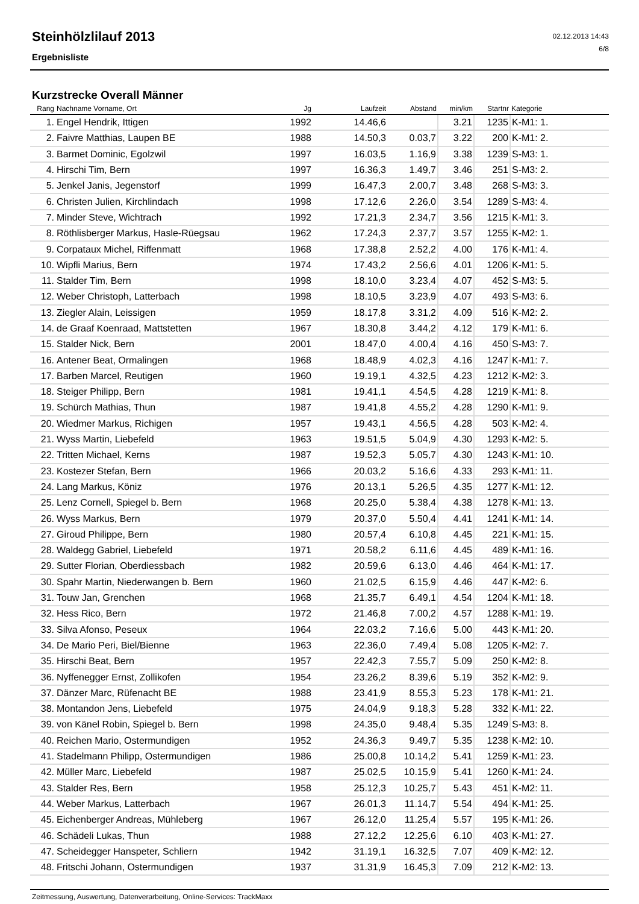Steinhölzlilauf 2013
Ergebnisliste
02.12.2013 14:43
6/8
Kurzstrecke Overall Männer
| Rang | Nachname Vorname, Ort | Jg | Laufzeit | Abstand | min/km | Startnr | Kategorie |
| --- | --- | --- | --- | --- | --- | --- | --- |
| 1. | Engel Hendrik, Ittigen | 1992 | 14.46,6 | | 3.21 | 1235 | K-M1: 1. |
| 2. | Faivre Matthias, Laupen BE | 1988 | 14.50,3 | 0.03,7 | 3.22 | 200 | K-M1: 2. |
| 3. | Barmet Dominic, Egolzwil | 1997 | 16.03,5 | 1.16,9 | 3.38 | 1239 | S-M3: 1. |
| 4. | Hirschi Tim, Bern | 1997 | 16.36,3 | 1.49,7 | 3.46 | 251 | S-M3: 2. |
| 5. | Jenkel Janis, Jegenstorf | 1999 | 16.47,3 | 2.00,7 | 3.48 | 268 | S-M3: 3. |
| 6. | Christen Julien, Kirchlindach | 1998 | 17.12,6 | 2.26,0 | 3.54 | 1289 | S-M3: 4. |
| 7. | Minder Steve, Wichtrach | 1992 | 17.21,3 | 2.34,7 | 3.56 | 1215 | K-M1: 3. |
| 8. | Röthlisberger Markus, Hasle-Rüegsau | 1962 | 17.24,3 | 2.37,7 | 3.57 | 1255 | K-M2: 1. |
| 9. | Corpataux Michel, Riffenmatt | 1968 | 17.38,8 | 2.52,2 | 4.00 | 176 | K-M1: 4. |
| 10. | Wipfli Marius, Bern | 1974 | 17.43,2 | 2.56,6 | 4.01 | 1206 | K-M1: 5. |
| 11. | Stalder Tim, Bern | 1998 | 18.10,0 | 3.23,4 | 4.07 | 452 | S-M3: 5. |
| 12. | Weber Christoph, Latterbach | 1998 | 18.10,5 | 3.23,9 | 4.07 | 493 | S-M3: 6. |
| 13. | Ziegler Alain, Leissigen | 1959 | 18.17,8 | 3.31,2 | 4.09 | 516 | K-M2: 2. |
| 14. | de Graaf Koenraad, Mattstetten | 1967 | 18.30,8 | 3.44,2 | 4.12 | 179 | K-M1: 6. |
| 15. | Stalder Nick, Bern | 2001 | 18.47,0 | 4.00,4 | 4.16 | 450 | S-M3: 7. |
| 16. | Antener Beat, Ormalingen | 1968 | 18.48,9 | 4.02,3 | 4.16 | 1247 | K-M1: 7. |
| 17. | Barben Marcel, Reutigen | 1960 | 19.19,1 | 4.32,5 | 4.23 | 1212 | K-M2: 3. |
| 18. | Steiger Philipp, Bern | 1981 | 19.41,1 | 4.54,5 | 4.28 | 1219 | K-M1: 8. |
| 19. | Schürch Mathias, Thun | 1987 | 19.41,8 | 4.55,2 | 4.28 | 1290 | K-M1: 9. |
| 20. | Wiedmer Markus, Richigen | 1957 | 19.43,1 | 4.56,5 | 4.28 | 503 | K-M2: 4. |
| 21. | Wyss Martin, Liebefeld | 1963 | 19.51,5 | 5.04,9 | 4.30 | 1293 | K-M2: 5. |
| 22. | Tritten Michael, Kerns | 1987 | 19.52,3 | 5.05,7 | 4.30 | 1243 | K-M1: 10. |
| 23. | Kostezer Stefan, Bern | 1966 | 20.03,2 | 5.16,6 | 4.33 | 293 | K-M1: 11. |
| 24. | Lang Markus, Köniz | 1976 | 20.13,1 | 5.26,5 | 4.35 | 1277 | K-M1: 12. |
| 25. | Lenz Cornell, Spiegel b. Bern | 1968 | 20.25,0 | 5.38,4 | 4.38 | 1278 | K-M1: 13. |
| 26. | Wyss Markus, Bern | 1979 | 20.37,0 | 5.50,4 | 4.41 | 1241 | K-M1: 14. |
| 27. | Giroud Philippe, Bern | 1980 | 20.57,4 | 6.10,8 | 4.45 | 221 | K-M1: 15. |
| 28. | Waldegg Gabriel, Liebefeld | 1971 | 20.58,2 | 6.11,6 | 4.45 | 489 | K-M1: 16. |
| 29. | Sutter Florian, Oberdiessbach | 1982 | 20.59,6 | 6.13,0 | 4.46 | 464 | K-M1: 17. |
| 30. | Spahr Martin, Niederwangen b. Bern | 1960 | 21.02,5 | 6.15,9 | 4.46 | 447 | K-M2: 6. |
| 31. | Touw Jan, Grenchen | 1968 | 21.35,7 | 6.49,1 | 4.54 | 1204 | K-M1: 18. |
| 32. | Hess Rico, Bern | 1972 | 21.46,8 | 7.00,2 | 4.57 | 1288 | K-M1: 19. |
| 33. | Silva Afonso, Peseux | 1964 | 22.03,2 | 7.16,6 | 5.00 | 443 | K-M1: 20. |
| 34. | De Mario Peri, Biel/Bienne | 1963 | 22.36,0 | 7.49,4 | 5.08 | 1205 | K-M2: 7. |
| 35. | Hirschi Beat, Bern | 1957 | 22.42,3 | 7.55,7 | 5.09 | 250 | K-M2: 8. |
| 36. | Nyffenegger Ernst, Zollikofen | 1954 | 23.26,2 | 8.39,6 | 5.19 | 352 | K-M2: 9. |
| 37. | Dänzer Marc, Rüfenacht BE | 1988 | 23.41,9 | 8.55,3 | 5.23 | 178 | K-M1: 21. |
| 38. | Montandon Jens, Liebefeld | 1975 | 24.04,9 | 9.18,3 | 5.28 | 332 | K-M1: 22. |
| 39. | von Känel Robin, Spiegel b. Bern | 1998 | 24.35,0 | 9.48,4 | 5.35 | 1249 | S-M3: 8. |
| 40. | Reichen Mario, Ostermundigen | 1952 | 24.36,3 | 9.49,7 | 5.35 | 1238 | K-M2: 10. |
| 41. | Stadelmann Philipp, Ostermundigen | 1986 | 25.00,8 | 10.14,2 | 5.41 | 1259 | K-M1: 23. |
| 42. | Müller Marc, Liebefeld | 1987 | 25.02,5 | 10.15,9 | 5.41 | 1260 | K-M1: 24. |
| 43. | Stalder Res, Bern | 1958 | 25.12,3 | 10.25,7 | 5.43 | 451 | K-M2: 11. |
| 44. | Weber Markus, Latterbach | 1967 | 26.01,3 | 11.14,7 | 5.54 | 494 | K-M1: 25. |
| 45. | Eichenberger Andreas, Mühleberg | 1967 | 26.12,0 | 11.25,4 | 5.57 | 195 | K-M1: 26. |
| 46. | Schädeli Lukas, Thun | 1988 | 27.12,2 | 12.25,6 | 6.10 | 403 | K-M1: 27. |
| 47. | Scheidegger Hanspeter, Schliern | 1942 | 31.19,1 | 16.32,5 | 7.07 | 409 | K-M2: 12. |
| 48. | Fritschi Johann, Ostermundigen | 1937 | 31.31,9 | 16.45,3 | 7.09 | 212 | K-M2: 13. |
Zeitmessung, Auswertung, Datenverarbeitung, Online-Services: TrackMaxx